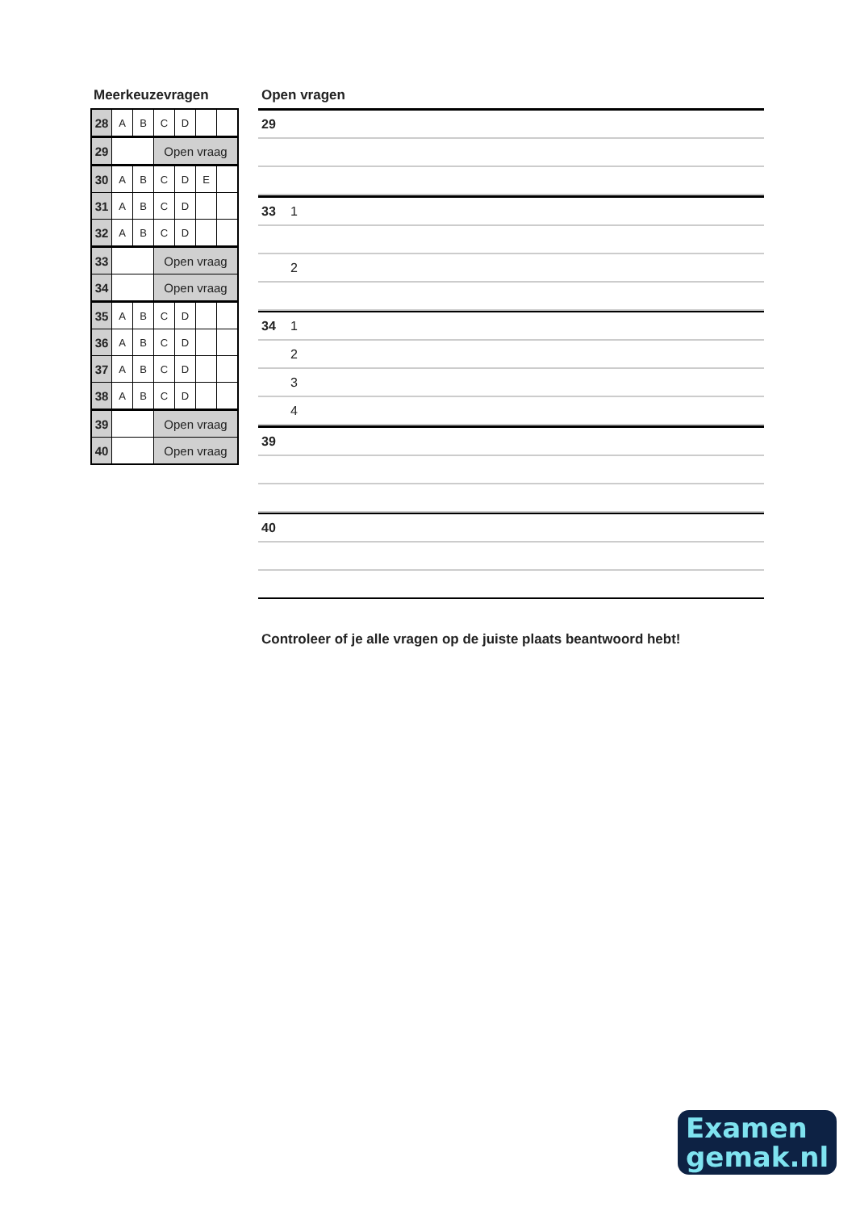Meerkeuzevragen
| 28 | A | B | C | D | | |
| 29 | | | Open vraag | | | |
| 30 | A | B | C | D | E | |
| 31 | A | B | C | D | | |
| 32 | A | B | C | D | | |
| 33 | | | Open vraag | | | |
| 34 | | | Open vraag | | | |
| 35 | A | B | C | D | | |
| 36 | A | B | C | D | | |
| 37 | A | B | C | D | | |
| 38 | A | B | C | D | | |
| 39 | | | Open vraag | | | |
| 40 | | | Open vraag | | | |
Open vragen
29
33 1
2
34 1
2
3
4
39
40
Controleer of je alle vragen op de juiste plaats beantwoord hebt!
Examen
gemak.nl